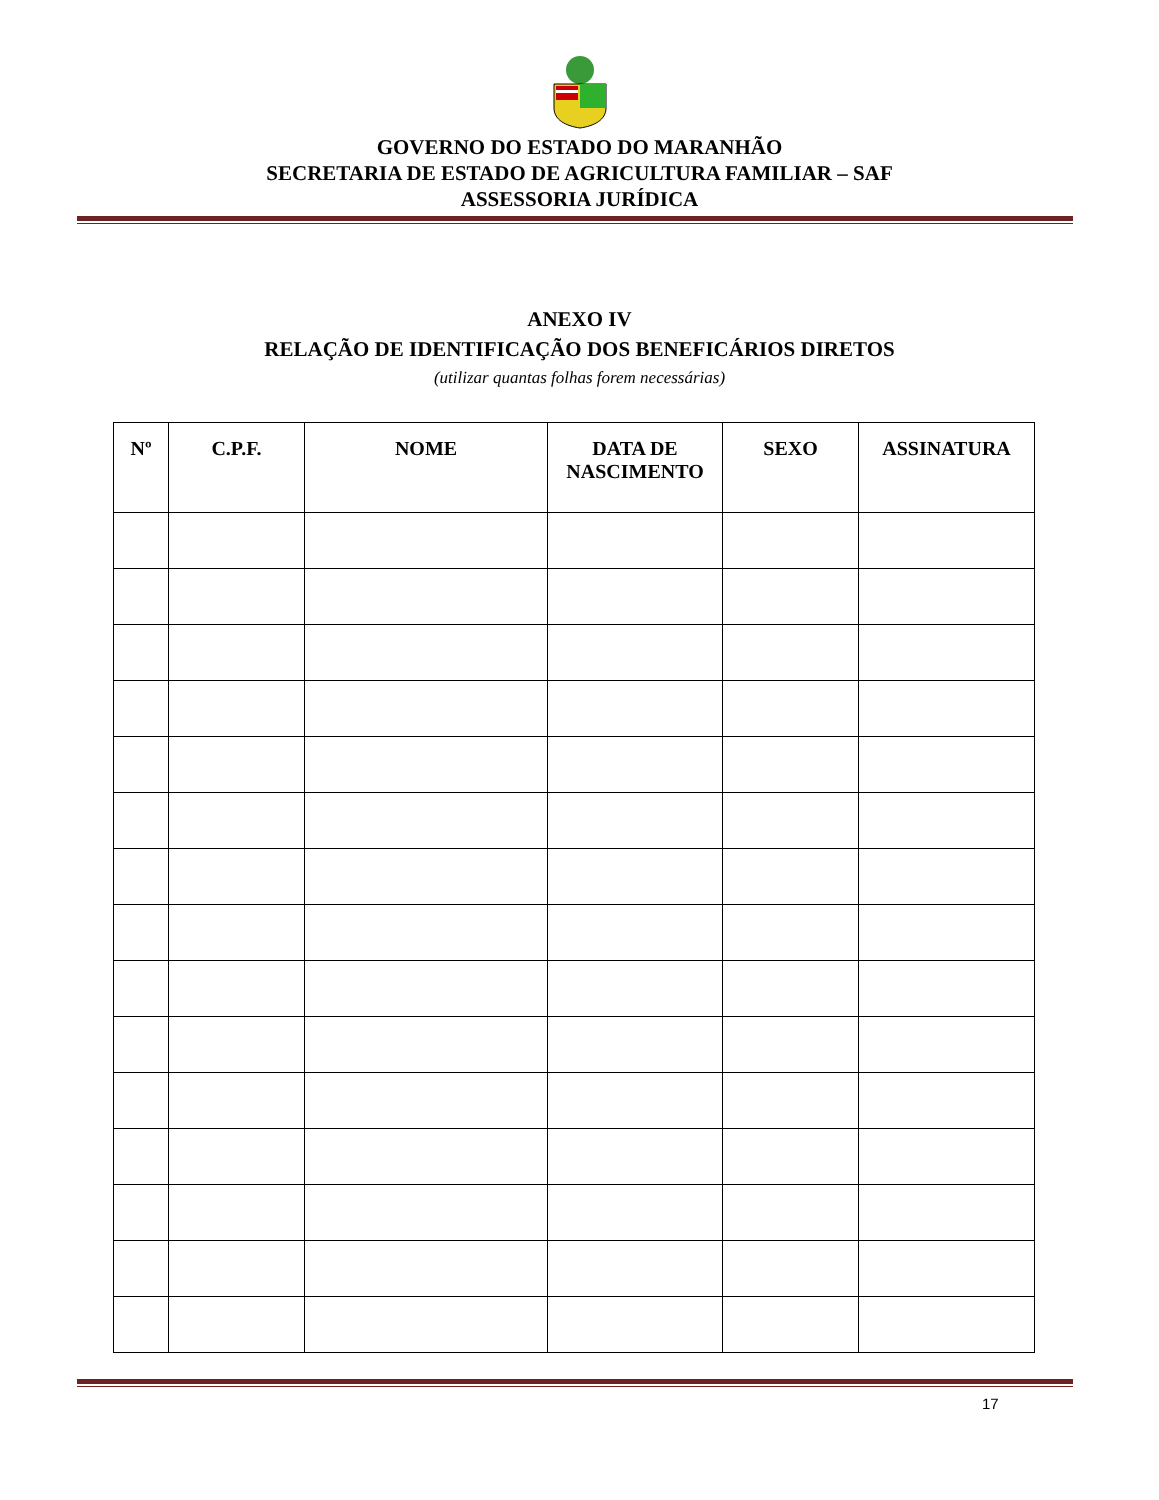GOVERNO DO ESTADO DO MARANHÃO
SECRETARIA DE ESTADO DE AGRICULTURA FAMILIAR – SAF
ASSESSORIA JURÍDICA
ANEXO IV
RELAÇÃO DE IDENTIFICAÇÃO DOS BENEFICÁRIOS DIRETOS
(utilizar quantas folhas forem necessárias)
| Nº | C.P.F. | NOME | DATA DE NASCIMENTO | SEXO | ASSINATURA |
| --- | --- | --- | --- | --- | --- |
17